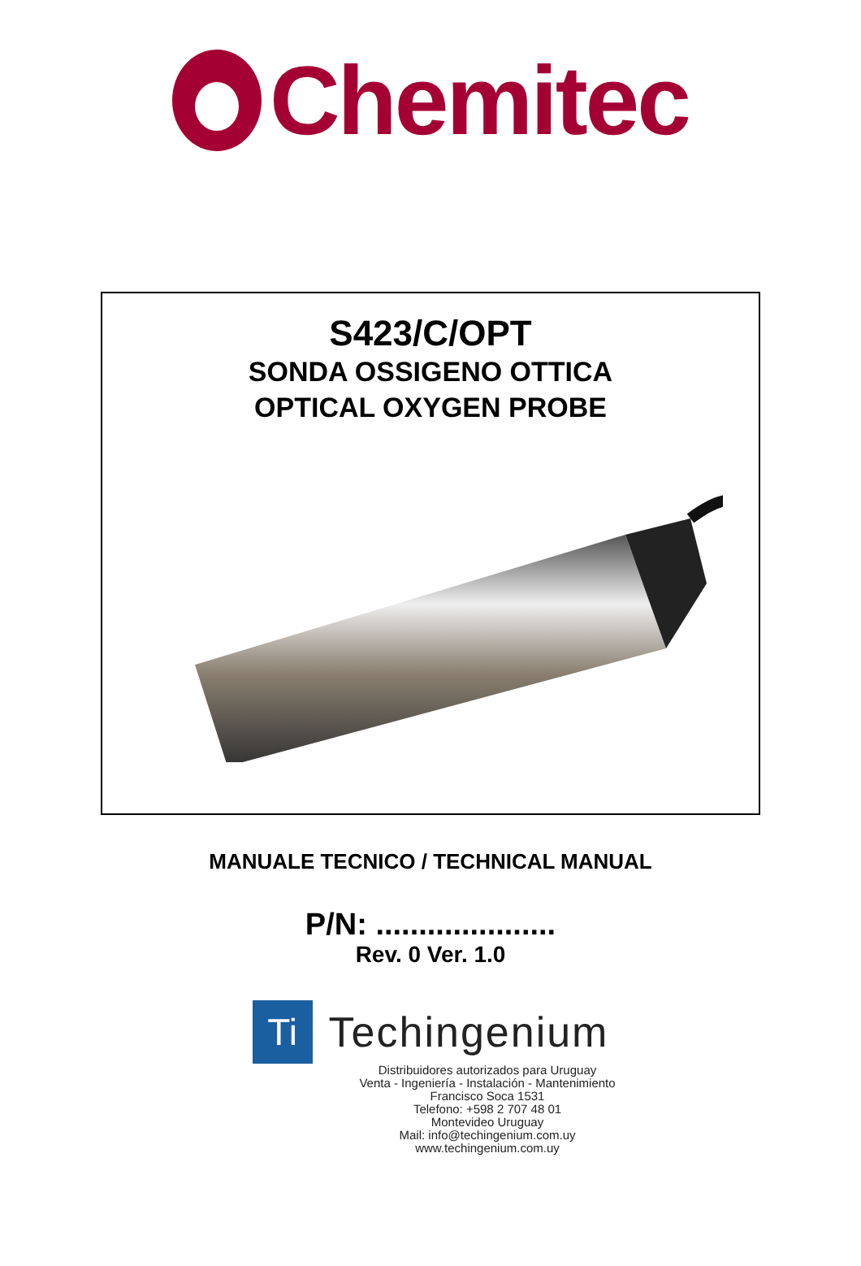Chemitec
S423/C/OPT
SONDA OSSIGENO OTTICA
OPTICAL OXYGEN PROBE
MANUALE TECNICO / TECHNICAL MANUAL
P/N: .....................
Rev. 0 Ver. 1.0
Ti
Techingenium
Distribuidores autorizados para Uruguay
Venta - Ingeniería - Instalación - Mantenimiento
Francisco Soca 1531
Telefono: +598 2 707 48 01
Montevideo Uruguay
Mail: info@techingenium.com.uy
www.techingenium.com.uy